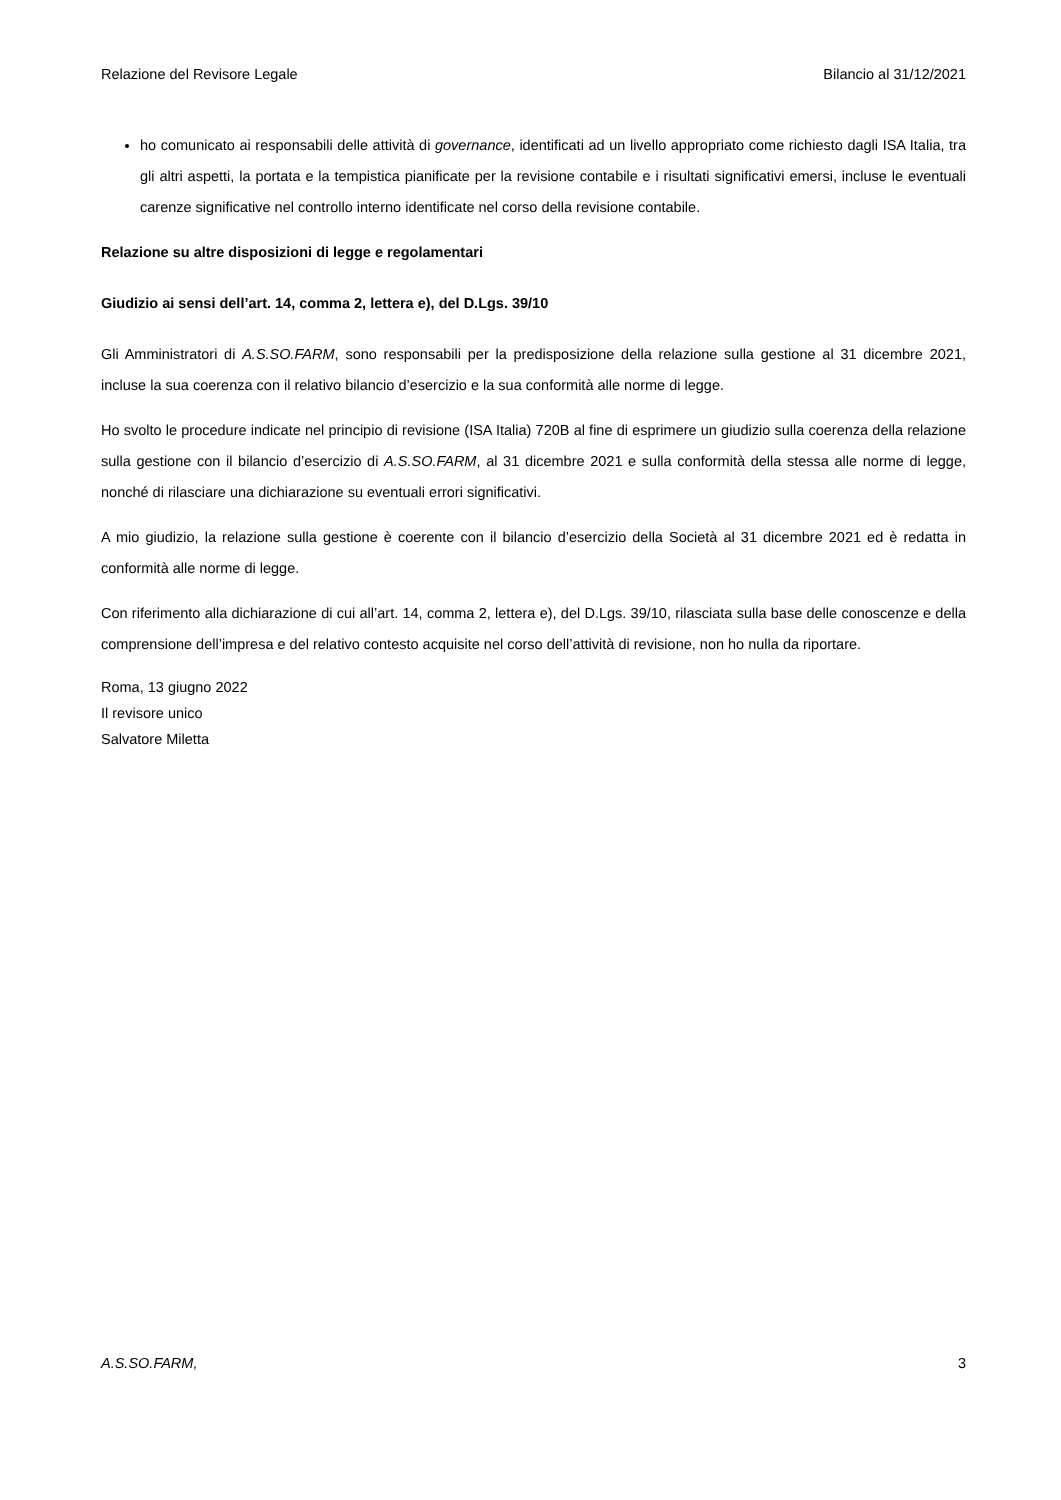Relazione del Revisore Legale Bilancio al 31/12/2021
ho comunicato ai responsabili delle attività di governance, identificati ad un livello appropriato come richiesto dagli ISA Italia, tra gli altri aspetti, la portata e la tempistica pianificate per la revisione contabile e i risultati significativi emersi, incluse le eventuali carenze significative nel controllo interno identificate nel corso della revisione contabile.
Relazione su altre disposizioni di legge e regolamentari
Giudizio ai sensi dell’art. 14, comma 2, lettera e), del D.Lgs. 39/10
Gli Amministratori di A.S.SO.FARM, sono responsabili per la predisposizione della relazione sulla gestione al 31 dicembre 2021, incluse la sua coerenza con il relativo bilancio d’esercizio e la sua conformità alle norme di legge.
Ho svolto le procedure indicate nel principio di revisione (ISA Italia) 720B al fine di esprimere un giudizio sulla coerenza della relazione sulla gestione con il bilancio d’esercizio di A.S.SO.FARM, al 31 dicembre 2021 e sulla conformità della stessa alle norme di legge, nonché di rilasciare una dichiarazione su eventuali errori significativi.
A mio giudizio, la relazione sulla gestione è coerente con il bilancio d’esercizio della Società al 31 dicembre 2021 ed è redatta in conformità alle norme di legge.
Con riferimento alla dichiarazione di cui all’art. 14, comma 2, lettera e), del D.Lgs. 39/10, rilasciata sulla base delle conoscenze e della comprensione dell’impresa e del relativo contesto acquisite nel corso dell’attività di revisione, non ho nulla da riportare.
Roma, 13 giugno 2022
Il revisore unico
Salvatore Miletta
A.S.SO.FARM, 3